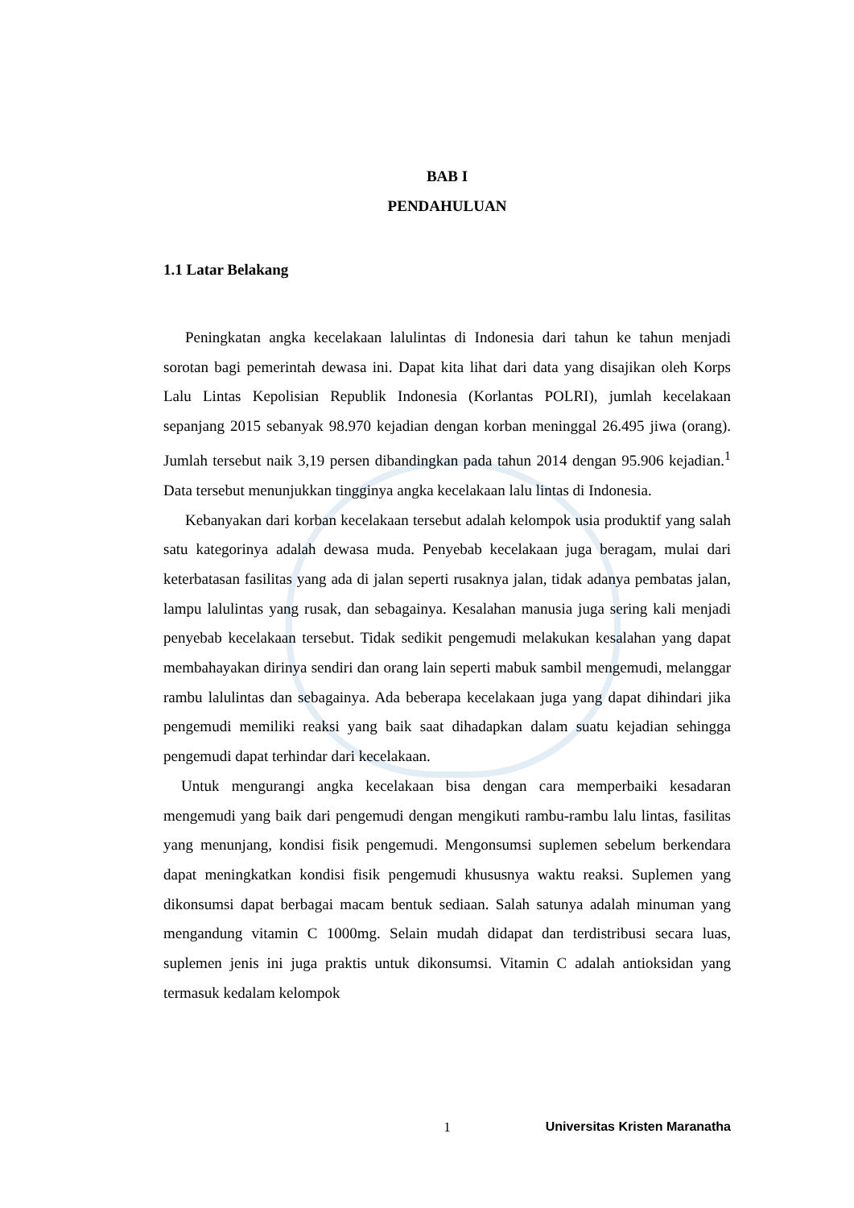BAB I
PENDAHULUAN
1.1 Latar Belakang
Peningkatan angka kecelakaan lalulintas di Indonesia dari tahun ke tahun menjadi sorotan bagi pemerintah dewasa ini. Dapat kita lihat dari data yang disajikan oleh Korps Lalu Lintas Kepolisian Republik Indonesia (Korlantas POLRI), jumlah kecelakaan sepanjang 2015 sebanyak 98.970 kejadian dengan korban meninggal 26.495 jiwa (orang). Jumlah tersebut naik 3,19 persen dibandingkan pada tahun 2014 dengan 95.906 kejadian.<sup>1</sup> Data tersebut menunjukkan tingginya angka kecelakaan lalu lintas di Indonesia.
Kebanyakan dari korban kecelakaan tersebut adalah kelompok usia produktif yang salah satu kategorinya adalah dewasa muda. Penyebab kecelakaan juga beragam, mulai dari keterbatasan fasilitas yang ada di jalan seperti rusaknya jalan, tidak adanya pembatas jalan, lampu lalulintas yang rusak, dan sebagainya. Kesalahan manusia juga sering kali menjadi penyebab kecelakaan tersebut. Tidak sedikit pengemudi melakukan kesalahan yang dapat membahayakan dirinya sendiri dan orang lain seperti mabuk sambil mengemudi, melanggar rambu lalulintas dan sebagainya. Ada beberapa kecelakaan juga yang dapat dihindari jika pengemudi memiliki reaksi yang baik saat dihadapkan dalam suatu kejadian sehingga pengemudi dapat terhindar dari kecelakaan.
Untuk mengurangi angka kecelakaan bisa dengan cara memperbaiki kesadaran mengemudi yang baik dari pengemudi dengan mengikuti rambu-rambu lalu lintas, fasilitas yang menunjang, kondisi fisik pengemudi. Mengonsumsi suplemen sebelum berkendara dapat meningkatkan kondisi fisik pengemudi khususnya waktu reaksi. Suplemen yang dikonsumsi dapat berbagai macam bentuk sediaan. Salah satunya adalah minuman yang mengandung vitamin C 1000mg. Selain mudah didapat dan terdistribusi secara luas, suplemen jenis ini juga praktis untuk dikonsumsi. Vitamin C adalah antioksidan yang termasuk kedalam kelompok
1 Universitas Kristen Maranatha